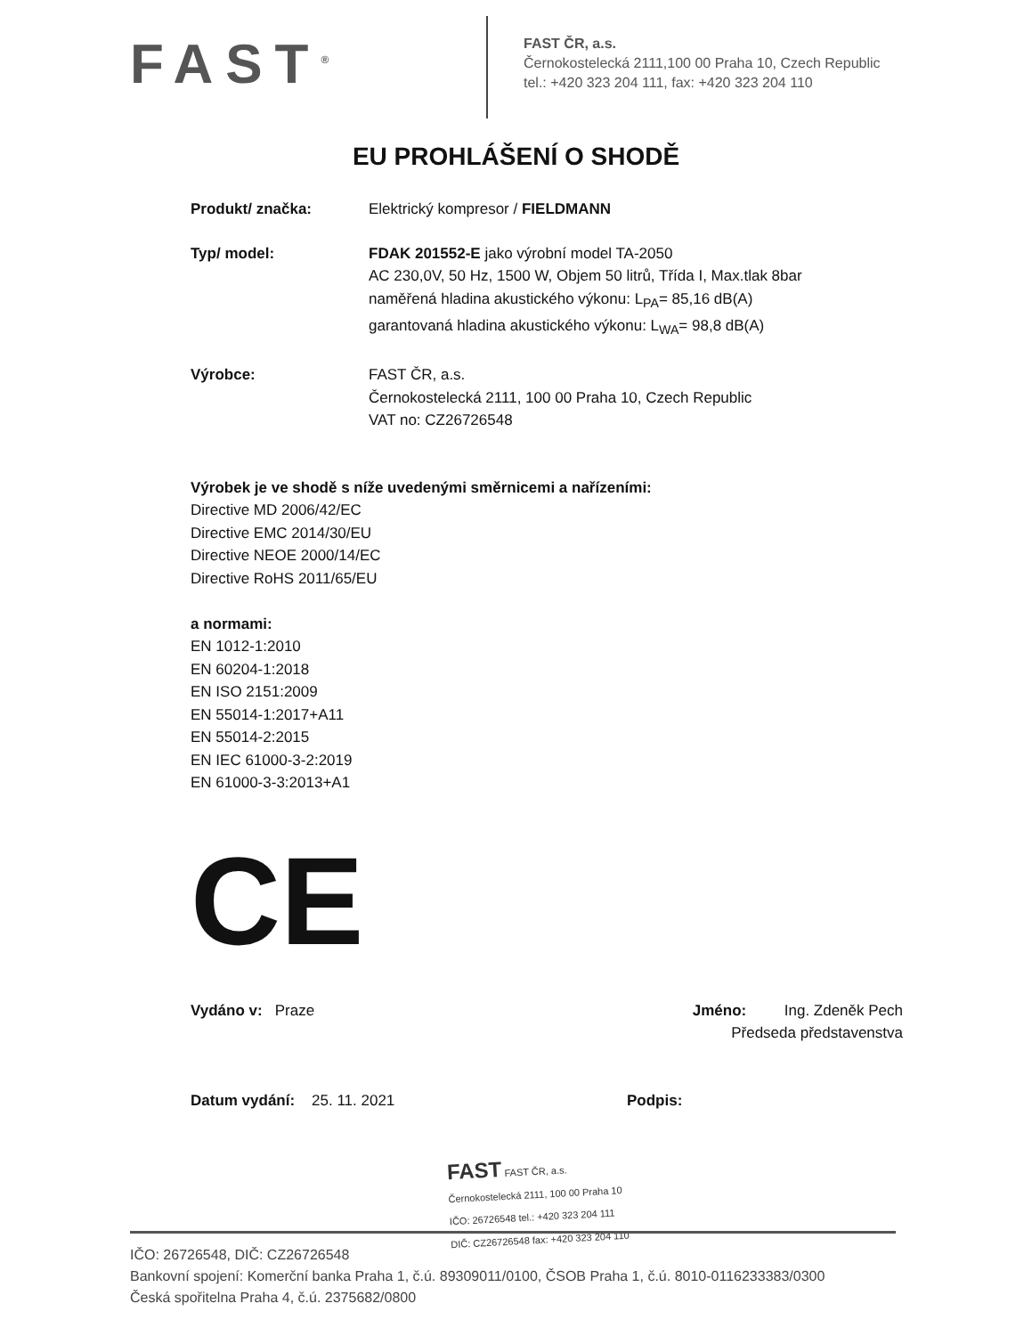FAST<sup>®</sup>
FAST ČR, a.s.
Černokostelecká 2111,100 00 Praha 10, Czech Republic
tel.: +420 323 204 111, fax: +420 323 204 110
EU PROHLÁŠENÍ O SHODĚ
Produkt/ značka: Elektrický kompresor / FIELDMANN
Typ/ model: FDAK 201552-E jako výrobní model TA-2050
AC 230,0V, 50 Hz, 1500 W, Objem 50 litrů, Třída I, Max.tlak 8bar
naměřená hladina akustického výkonu: L<sub>PA</sub>= 85,16 dB(A)
garantovaná hladina akustického výkonu: L<sub>WA</sub>= 98,8 dB(A)
Výrobce: FAST ČR, a.s.
Černokostelecká 2111, 100 00 Praha 10, Czech Republic
VAT no: CZ26726548
Výrobek je ve shodě s níže uvedenými směrnicemi a nařízeními:
Directive MD 2006/42/EC
Directive EMC 2014/30/EU
Directive NEOE 2000/14/EC
Directive RoHS 2011/65/EU
a normami:
EN 1012-1:2010
EN 60204-1:2018
EN ISO 2151:2009
EN 55014-1:2017+A11
EN 55014-2:2015
EN IEC 61000-3-2:2019
EN 61000-3-3:2013+A1
CE
Vydáno v: Praze Jméno: Ing. Zdeněk Pech
Předseda představenstva
Datum vydání: 25. 11. 2021 Podpis:
FAST FAST ČR, a.s.
Černokostelecká 2111, 100 00 Praha 10
IČO: 26726548 tel.: +420 323 204 111
DIČ: CZ26726548 fax: +420 323 204 110
IČO: 26726548, DIČ: CZ26726548
Bankovní spojení: Komerční banka Praha 1, č.ú. 89309011/0100, ČSOB Praha 1, č.ú. 8010-0116233383/0300
Česká spořitelna Praha 4, č.ú. 2375682/0800